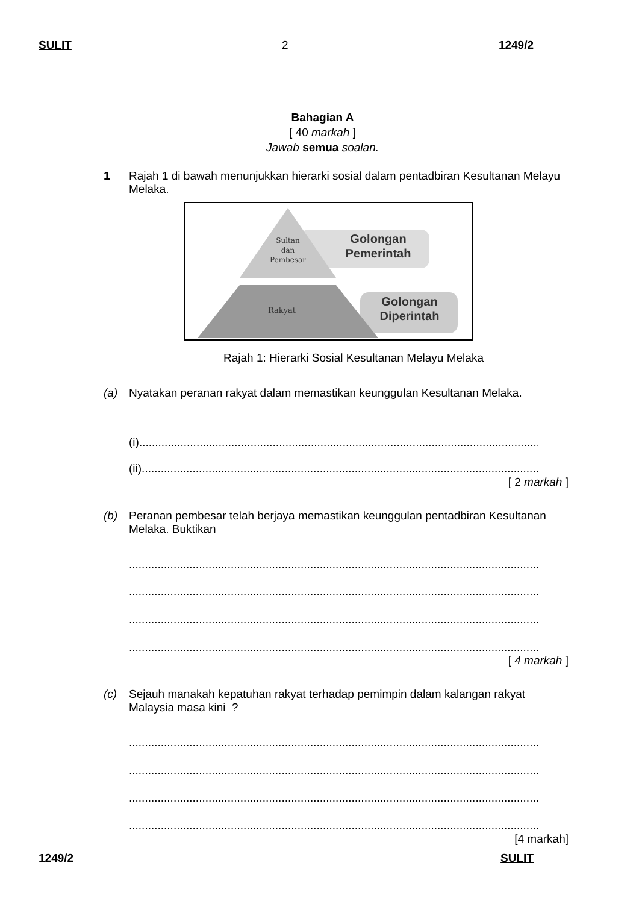SULIT 2 1249/2
Bahagian A
[ 40 markah ]
Jawab semua soalan.
1 Rajah 1 di bawah menunjukkan hierarki sosial dalam pentadbiran Kesultanan Melayu Melaka.
Sultan
dan
Pembesar
Golongan
Pemerintah
Rakyat
Golongan
Diperintah
Rajah 1: Hierarki Sosial Kesultanan Melayu Melaka
(a) Nyatakan peranan rakyat dalam memastikan keunggulan Kesultanan Melaka.
(i)......................................................................................................................................
(ii).....................................................................................................................................
[ 2 markah ]
(b) Peranan pembesar telah berjaya memastikan keunggulan pentadbiran Kesultanan Melaka. Buktikan
.......................................................................................................................................
.......................................................................................................................................
.......................................................................................................................................
.......................................................................................................................................
[ 4 markah ]
(c) Sejauh manakah kepatuhan rakyat terhadap pemimpin dalam kalangan rakyat Malaysia masa kini ?
.......................................................................................................................................
.......................................................................................................................................
.......................................................................................................................................
.......................................................................................................................................
[4 markah]
1249/2 SULIT